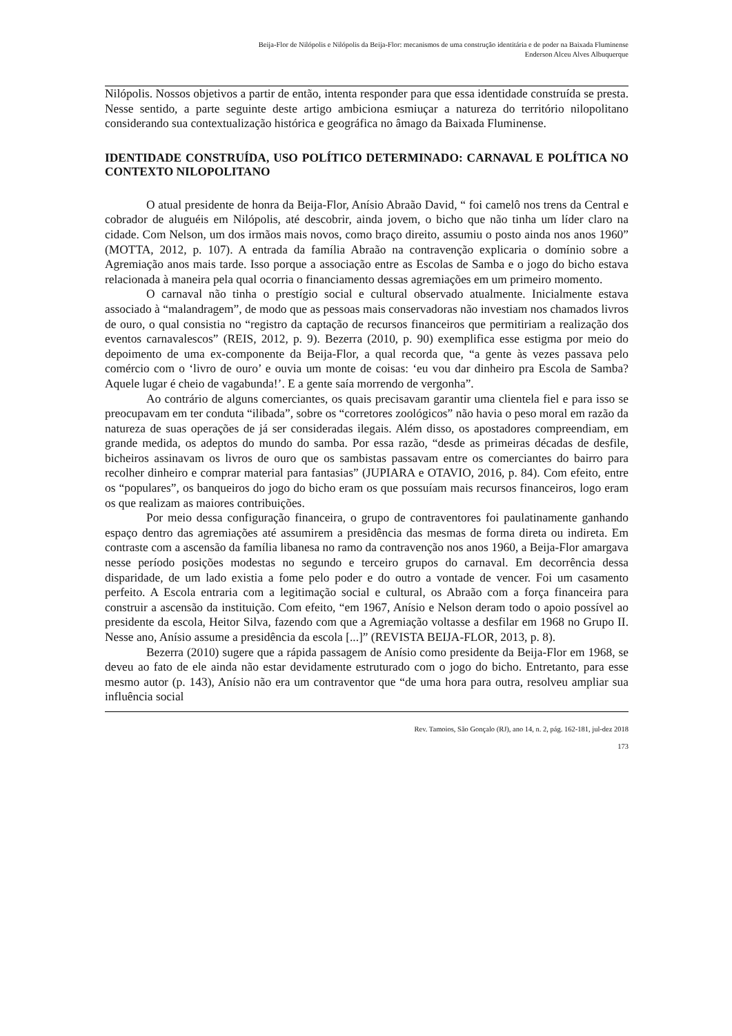Beija-Flor de Nilópolis e Nilópolis da Beija-Flor: mecanismos de uma construção identitária e de poder na Baixada Fluminense
Enderson Alceu Alves Albuquerque
Nilópolis. Nossos objetivos a partir de então, intenta responder para que essa identidade construída se presta. Nesse sentido, a parte seguinte deste artigo ambiciona esmiuçar a natureza do território nilopolitano considerando sua contextualização histórica e geográfica no âmago da Baixada Fluminense.
IDENTIDADE CONSTRUÍDA, USO POLÍTICO DETERMINADO: CARNAVAL E POLÍTICA NO CONTEXTO NILOPOLITANO
O atual presidente de honra da Beija-Flor, Anísio Abraão David, “ foi camelô nos trens da Central e cobrador de aluguéis em Nilópolis, até descobrir, ainda jovem, o bicho que não tinha um líder claro na cidade. Com Nelson, um dos irmãos mais novos, como braço direito, assumiu o posto ainda nos anos 1960” (MOTTA, 2012, p. 107). A entrada da família Abraão na contravenção explicaria o domínio sobre a Agremiação anos mais tarde. Isso porque a associação entre as Escolas de Samba e o jogo do bicho estava relacionada à maneira pela qual ocorria o financiamento dessas agremiações em um primeiro momento.
O carnaval não tinha o prestígio social e cultural observado atualmente. Inicialmente estava associado à “malandragem”, de modo que as pessoas mais conservadoras não investiam nos chamados livros de ouro, o qual consistia no “registro da captação de recursos financeiros que permitiriam a realização dos eventos carnavalescos” (REIS, 2012, p. 9). Bezerra (2010, p. 90) exemplifica esse estigma por meio do depoimento de uma ex-componente da Beija-Flor, a qual recorda que, “a gente às vezes passava pelo comércio com o ‘livro de ouro’ e ouvia um monte de coisas: ‘eu vou dar dinheiro pra Escola de Samba? Aquele lugar é cheio de vagabunda!’. E a gente saía morrendo de vergonha”.
Ao contrário de alguns comerciantes, os quais precisavam garantir uma clientela fiel e para isso se preocupavam em ter conduta “ilibada”, sobre os “corretores zoológicos” não havia o peso moral em razão da natureza de suas operações de já ser consideradas ilegais. Além disso, os apostadores compreendiam, em grande medida, os adeptos do mundo do samba. Por essa razão, “desde as primeiras décadas de desfile, bicheiros assinavam os livros de ouro que os sambistas passavam entre os comerciantes do bairro para recolher dinheiro e comprar material para fantasias” (JUPIARA e OTAVIO, 2016, p. 84). Com efeito, entre os “populares”, os banqueiros do jogo do bicho eram os que possuíam mais recursos financeiros, logo eram os que realizam as maiores contribuições.
Por meio dessa configuração financeira, o grupo de contraventores foi paulatinamente ganhando espaço dentro das agremiações até assumirem a presidência das mesmas de forma direta ou indireta. Em contraste com a ascensão da família libanesa no ramo da contravenção nos anos 1960, a Beija-Flor amargava nesse período posições modestas no segundo e terceiro grupos do carnaval. Em decorrência dessa disparidade, de um lado existia a fome pelo poder e do outro a vontade de vencer. Foi um casamento perfeito. A Escola entraria com a legitimação social e cultural, os Abraão com a força financeira para construir a ascensão da instituição. Com efeito, “em 1967, Anísio e Nelson deram todo o apoio possível ao presidente da escola, Heitor Silva, fazendo com que a Agremiação voltasse a desfilar em 1968 no Grupo II. Nesse ano, Anísio assume a presidência da escola [...]” (REVISTA BEIJA-FLOR, 2013, p. 8).
Bezerra (2010) sugere que a rápida passagem de Anísio como presidente da Beija-Flor em 1968, se deveu ao fato de ele ainda não estar devidamente estruturado com o jogo do bicho. Entretanto, para esse mesmo autor (p. 143), Anísio não era um contraventor que “de uma hora para outra, resolveu ampliar sua influência social
Rev. Tamoios, São Gonçalo (RJ), ano 14, n. 2, pág. 162-181, jul-dez 2018
173